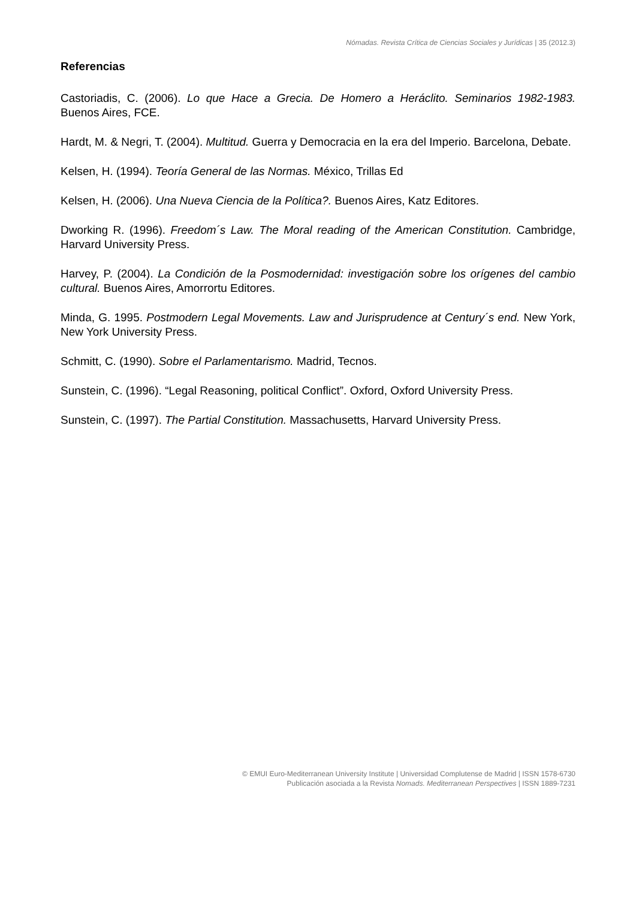Nómadas. Revista Crítica de Ciencias Sociales y Jurídicas | 35 (2012.3)
Referencias
Castoriadis, C. (2006). Lo que Hace a Grecia. De Homero a Heráclito. Seminarios 1982-1983. Buenos Aires, FCE.
Hardt, M. & Negri, T. (2004). Multitud. Guerra y Democracia en la era del Imperio. Barcelona, Debate.
Kelsen, H. (1994). Teoría General de las Normas. México, Trillas Ed
Kelsen, H. (2006). Una Nueva Ciencia de la Política?. Buenos Aires, Katz Editores.
Dworking R. (1996). Freedom´s Law. The Moral reading of the American Constitution. Cambridge, Harvard University Press.
Harvey, P. (2004). La Condición de la Posmodernidad: investigación sobre los orígenes del cambio cultural. Buenos Aires, Amorrortu Editores.
Minda, G. 1995. Postmodern Legal Movements. Law and Jurisprudence at Century´s end. New York, New York University Press.
Schmitt, C. (1990). Sobre el Parlamentarismo. Madrid, Tecnos.
Sunstein, C. (1996). “Legal Reasoning, political Conflict”. Oxford, Oxford University Press.
Sunstein, C. (1997). The Partial Constitution. Massachusetts, Harvard University Press.
© EMUI Euro-Mediterranean University Institute | Universidad Complutense de Madrid | ISSN 1578-6730
Publicación asociada a la Revista Nomads. Mediterranean Perspectives | ISSN 1889-7231